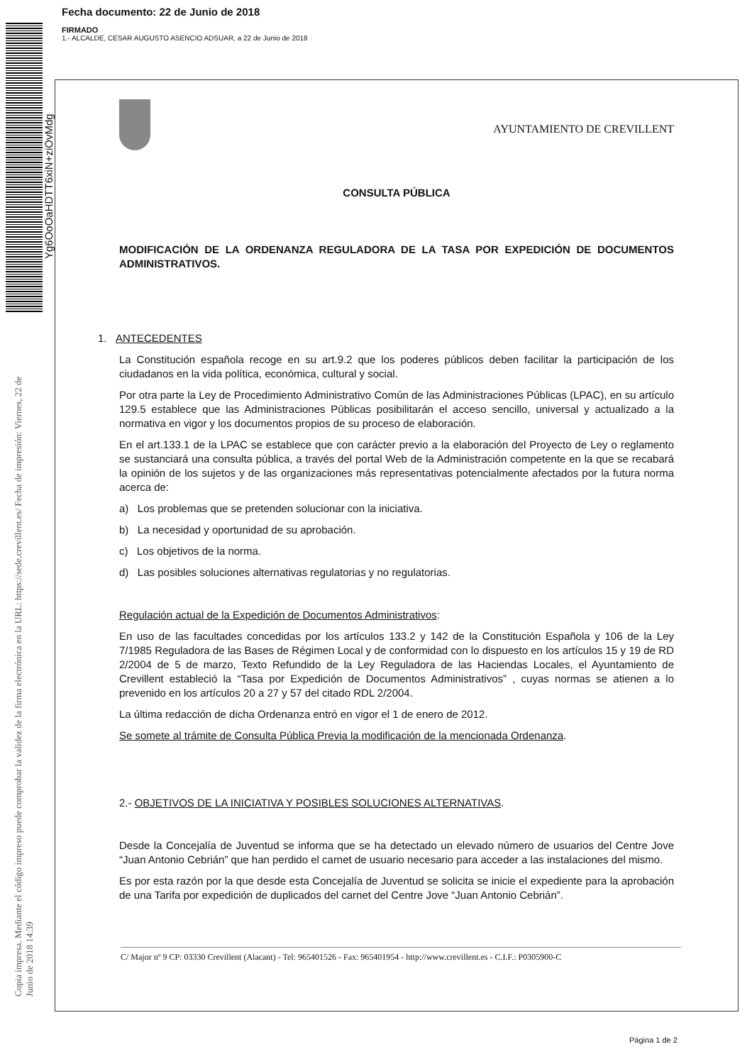Fecha documento: 22 de Junio de 2018
FIRMADO
1.- ALCALDE, CESAR AUGUSTO ASENCIO ADSUAR, a 22 de Junio de 2018
Yg6OoOaHDTT6xiN+ziOvMdg
Copia impresa. Mediante el código impreso puede comprobar la validez de la firma electrónica en la URL: https://sede.crevillent.es/ Fecha de impresión: Viernes, 22 de Junio de 2018 14:39
AYUNTAMIENTO DE CREVILLENT
CONSULTA PÚBLICA
MODIFICACIÓN DE LA ORDENANZA REGULADORA DE LA TASA POR EXPEDICIÓN DE DOCUMENTOS ADMINISTRATIVOS.
1. ANTECEDENTES
La Constitución española recoge en su art.9.2 que los poderes públicos deben facilitar la participación de los ciudadanos en la vida política, económica, cultural y social.
Por otra parte la Ley de Procedimiento Administrativo Común de las Administraciones Públicas (LPAC), en su artículo 129.5 establece que las Administraciones Públicas posibilitarán el acceso sencillo, universal y actualizado a la normativa en vigor y los documentos propios de su proceso de elaboración.
En el art.133.1 de la LPAC se establece que con carácter previo a la elaboración del Proyecto de Ley o reglamento se sustanciará una consulta pública, a través del portal Web de la Administración competente en la que se recabará la opinión de los sujetos y de las organizaciones más representativas potencialmente afectados por la futura norma acerca de:
a) Los problemas que se pretenden solucionar con la iniciativa.
b) La necesidad y oportunidad de su aprobación.
c) Los objetivos de la norma.
d) Las posibles soluciones alternativas regulatorias y no regulatorias.
Regulación actual de la Expedición de Documentos Administrativos:
En uso de las facultades concedidas por los artículos 133.2 y 142 de la Constitución Española y 106 de la Ley 7/1985 Reguladora de las Bases de Régimen Local y de conformidad con lo dispuesto en los artículos 15 y 19 de RD 2/2004 de 5 de marzo, Texto Refundido de la Ley Reguladora de las Haciendas Locales, el Ayuntamiento de Crevillent estableció la “Tasa por Expedición de Documentos Administrativos” , cuyas normas se atienen a lo prevenido en los artículos 20 a 27 y 57 del citado RDL 2/2004.
La última redacción de dicha Ordenanza entró en vigor el 1 de enero de 2012.
Se somete al trámite de Consulta Pública Previa la modificación de la mencionada Ordenanza.
2.- OBJETIVOS DE LA INICIATIVA Y POSIBLES SOLUCIONES ALTERNATIVAS.
Desde la Concejalía de Juventud se informa que se ha detectado un elevado número de usuarios del Centre Jove “Juan Antonio Cebrián” que han perdido el carnet de usuario necesario para acceder a las instalaciones del mismo.
Es por esta razón por la que desde esta Concejalía de Juventud se solicita se inicie el expediente para la aprobación de una Tarifa por expedición de duplicados del carnet del Centre Jove “Juan Antonio Cebrián”.
C/ Major nº 9 CP: 03330 Crevillent (Alacant) - Tel: 965401526 - Fax: 965401954 - http://www.crevillent.es - C.I.F.: P0305900-C
Página 1 de 2